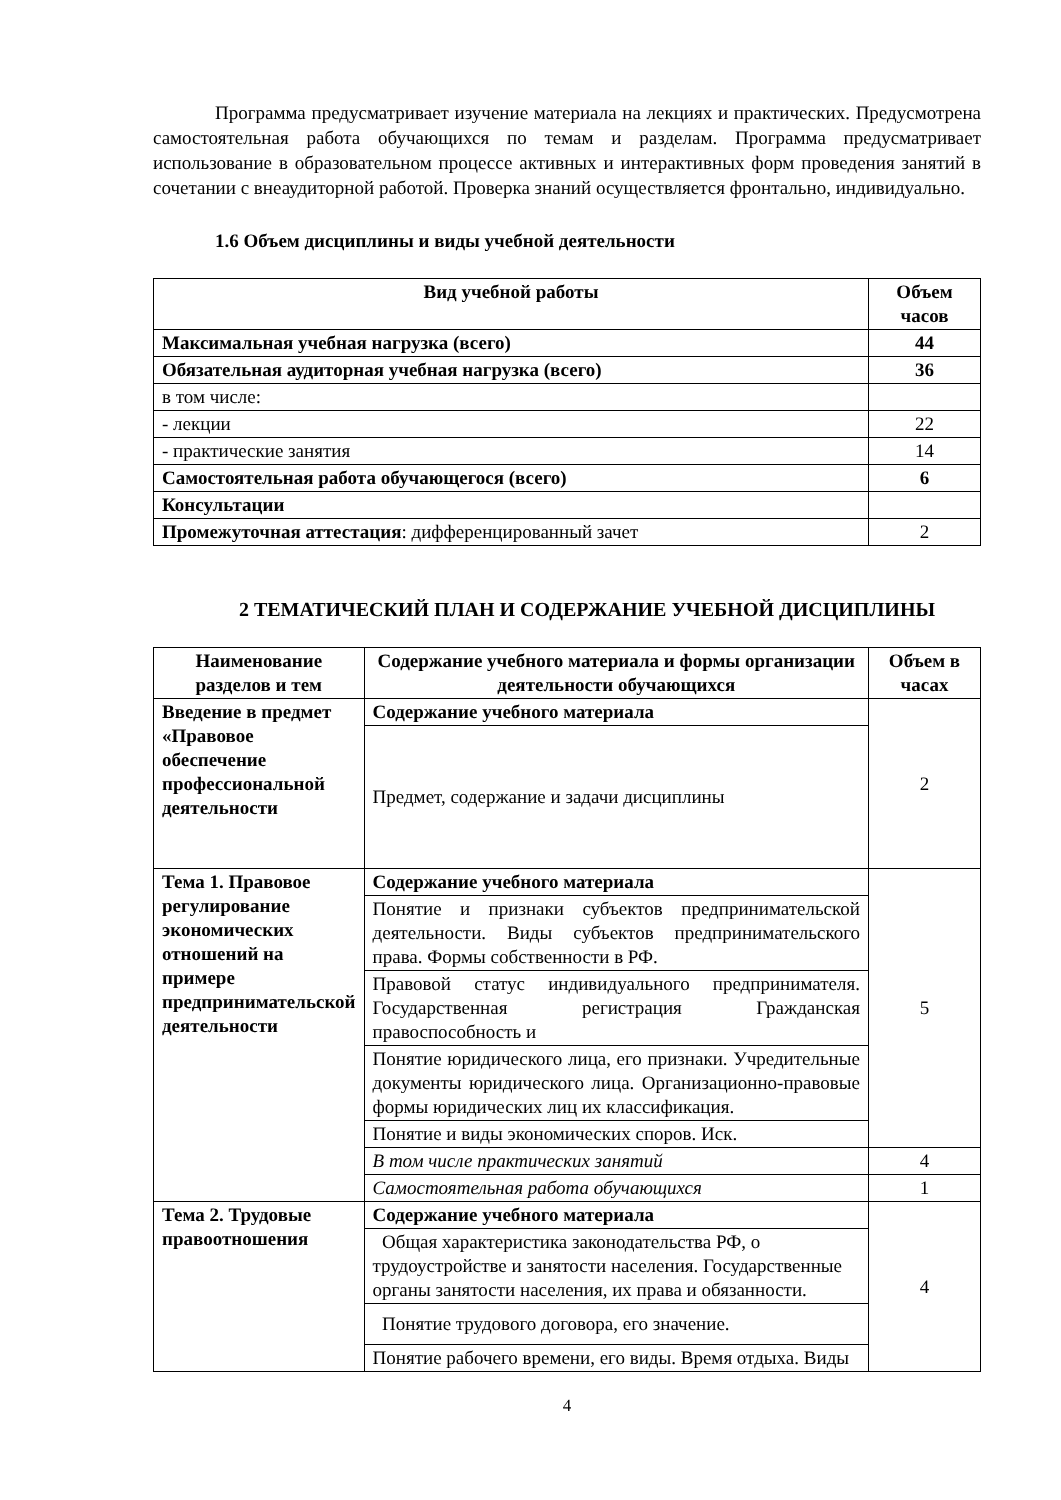Программа предусматривает изучение материала на лекциях и практических. Предусмотрена самостоятельная работа обучающихся по темам и разделам. Программа предусматривает использование в образовательном процессе активных и интерактивных форм проведения занятий в сочетании с внеаудиторной работой. Проверка знаний осуществляется фронтально, индивидуально.
1.6 Объем дисциплины и виды учебной деятельности
| Вид учебной работы | Объем часов |
| --- | --- |
| Максимальная учебная нагрузка (всего) | 44 |
| Обязательная аудиторная учебная нагрузка (всего) | 36 |
| в том числе: | |
| - лекции | 22 |
| - практические занятия | 14 |
| Самостоятельная работа обучающегося (всего) | 6 |
| Консультации | |
| Промежуточная аттестация : дифференцированный зачет | 2 |
2 ТЕМАТИЧЕСКИЙ ПЛАН И СОДЕРЖАНИЕ УЧЕБНОЙ ДИСЦИПЛИНЫ
| Наименование разделов и тем | Содержание учебного материала и формы организации деятельности обучающихся | Объем в часах |
| --- | --- | --- |
| Введение в предмет «Правовое обеспечение профессиональной деятельности | Содержание учебного материала | 2 |
| | Предмет, содержание и задачи дисциплины | |
| Тема 1. Правовое регулирование экономических отношений на примере предпринимательской деятельности | Содержание учебного материала | 5 |
| | Понятие и признаки субъектов предпринимательской деятельности. Виды субъектов предпринимательского права. Формы собственности в РФ. | |
| | Правовой статус индивидуального предпринимателя. Государственная регистрация Гражданская правоспособность и | |
| | Понятие юридического лица, его признаки. Учредительные документы юридического лица. Организационно-правовые формы юридических лиц их классификация. | |
| | Понятие и виды экономических споров. Иск. | |
| | В том числе практических занятий | 4 |
| | Самостоятельная работа обучающихся | 1 |
| Тема 2. Трудовые правоотношения | Содержание учебного материала | 4 |
| | Общая характеристика законодательства РФ, о трудоустройстве и занятости населения. Государственные органы занятости населения, их права и обязанности. | |
| | Понятие трудового договора, его значение. | |
| | Понятие рабочего времени, его виды. Время отдыха. Виды | |
4